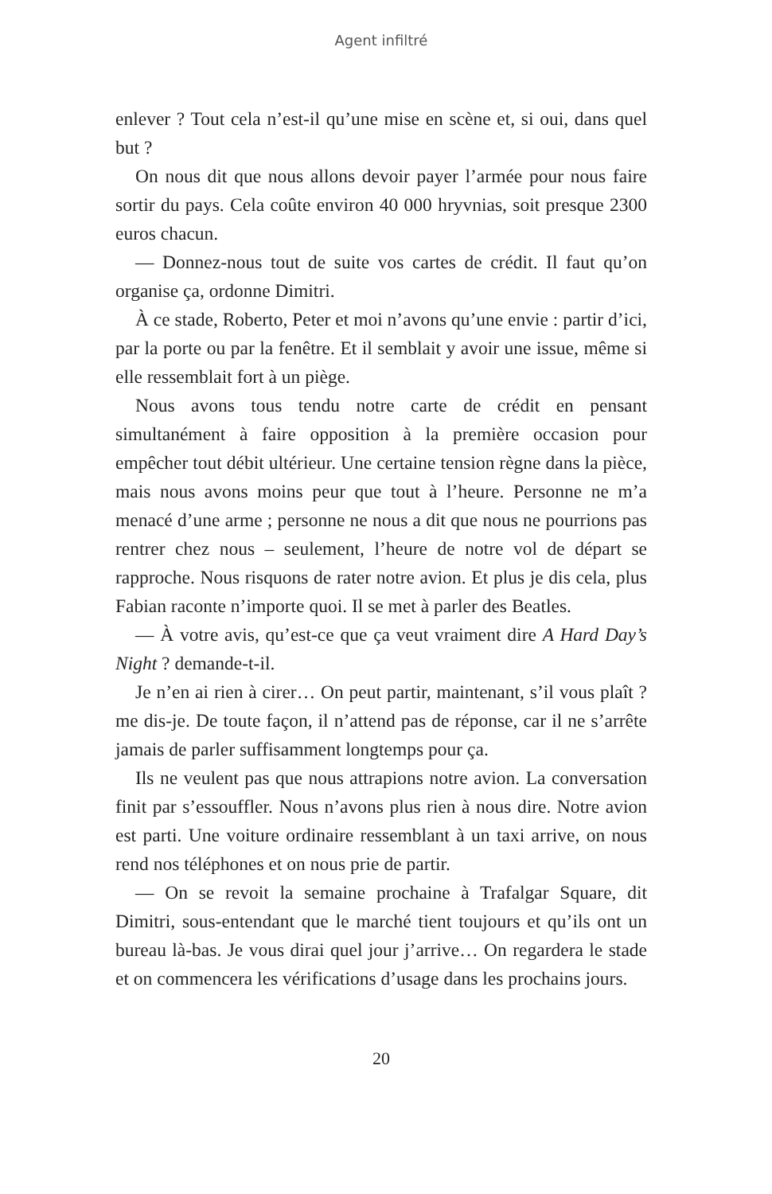Agent infiltré
enlever ? Tout cela n’est-il qu’une mise en scène et, si oui, dans quel but ?
On nous dit que nous allons devoir payer l’armée pour nous faire sortir du pays. Cela coûte environ 40 000 hryvnias, soit presque 2300 euros chacun.
— Donnez-nous tout de suite vos cartes de crédit. Il faut qu’on organise ça, ordonne Dimitri.
À ce stade, Roberto, Peter et moi n’avons qu’une envie : partir d’ici, par la porte ou par la fenêtre. Et il semblait y avoir une issue, même si elle ressemblait fort à un piège.
Nous avons tous tendu notre carte de crédit en pensant simultanément à faire opposition à la première occasion pour empêcher tout débit ultérieur. Une certaine tension règne dans la pièce, mais nous avons moins peur que tout à l’heure. Personne ne m’a menacé d’une arme ; personne ne nous a dit que nous ne pourrions pas rentrer chez nous – seulement, l’heure de notre vol de départ se rapproche. Nous risquons de rater notre avion. Et plus je dis cela, plus Fabian raconte n’importe quoi. Il se met à parler des Beatles.
— À votre avis, qu’est-ce que ça veut vraiment dire A Hard Day’s Night ? demande-t-il.
Je n’en ai rien à cirer… On peut partir, maintenant, s’il vous plaît ? me dis-je. De toute façon, il n’attend pas de réponse, car il ne s’arrête jamais de parler suffisamment longtemps pour ça.
Ils ne veulent pas que nous attrapions notre avion. La conversation finit par s’essouffler. Nous n’avons plus rien à nous dire. Notre avion est parti. Une voiture ordinaire ressemblant à un taxi arrive, on nous rend nos téléphones et on nous prie de partir.
— On se revoit la semaine prochaine à Trafalgar Square, dit Dimitri, sous-entendant que le marché tient toujours et qu’ils ont un bureau là-bas. Je vous dirai quel jour j’arrive… On regardera le stade et on commencera les vérifications d’usage dans les prochains jours.
20